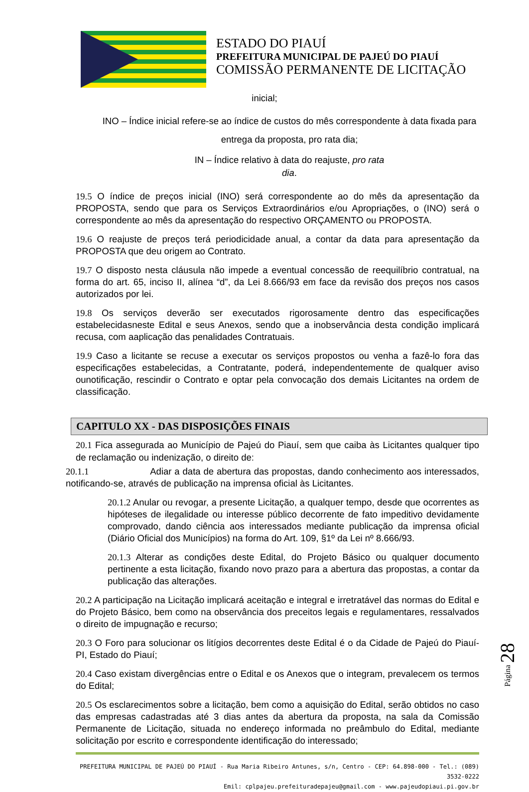ESTADO DO PIAUÍ
PREFEITURA MUNICIPAL DE PAJEÚ DO PIAUÍ
COMISSÃO PERMANENTE DE LICITAÇÃO
inicial;
INO – Índice inicial refere-se ao índice de custos do mês correspondente à data fixada para
entrega da proposta, pro rata dia;
IN – Índice relativo à data do reajuste, pro rata
dia.
19.5 O índice de preços inicial (INO) será correspondente ao do mês da apresentação da PROPOSTA, sendo que para os Serviços Extraordinários e/ou Apropriações, o (INO) será o correspondente ao mês da apresentação do respectivo ORÇAMENTO ou PROPOSTA.
19.6 O reajuste de preços terá periodicidade anual, a contar da data para apresentação da PROPOSTA que deu origem ao Contrato.
19.7 O disposto nesta cláusula não impede a eventual concessão de reequilíbrio contratual, na forma do art. 65, inciso II, alínea “d”, da Lei 8.666/93 em face da revisão dos preços nos casos autorizados por lei.
19.8 Os serviços deverão ser executados rigorosamente dentro das especificações estabelecidasneste Edital e seus Anexos, sendo que a inobservância desta condição implicará recusa, com aaplicação das penalidades Contratuais.
19.9 Caso a licitante se recuse a executar os serviços propostos ou venha a fazê-lo fora das especificações estabelecidas, a Contratante, poderá, independentemente de qualquer aviso ounotificação, rescindir o Contrato e optar pela convocação dos demais Licitantes na ordem de classificação.
CAPITULO XX - DAS DISPOSIÇÕES FINAIS
20.1 Fica assegurada ao Município de Pajeú do Piauí, sem que caiba às Licitantes qualquer tipo de reclamação ou indenização, o direito de:
20.1.1 Adiar a data de abertura das propostas, dando conhecimento aos interessados, notificando-se, através de publicação na imprensa oficial às Licitantes.
20.1.2 Anular ou revogar, a presente Licitação, a qualquer tempo, desde que ocorrentes as hipóteses de ilegalidade ou interesse público decorrente de fato impeditivo devidamente comprovado, dando ciência aos interessados mediante publicação da imprensa oficial (Diário Oficial dos Municípios) na forma do Art. 109, §1º da Lei nº 8.666/93.
20.1.3 Alterar as condições deste Edital, do Projeto Básico ou qualquer documento pertinente a esta licitação, fixando novo prazo para a abertura das propostas, a contar da publicação das alterações.
20.2 A participação na Licitação implicará aceitação e integral e irretratável das normas do Edital e do Projeto Básico, bem como na observância dos preceitos legais e regulamentares, ressalvados o direito de impugnação e recurso;
20.3 O Foro para solucionar os litígios decorrentes deste Edital é o da Cidade de Pajeú do Piauí-PI, Estado do Piauí;
20.4 Caso existam divergências entre o Edital e os Anexos que o integram, prevalecem os termos do Edital;
20.5 Os esclarecimentos sobre a licitação, bem como a aquisição do Edital, serão obtidos no caso das empresas cadastradas até 3 dias antes da abertura da proposta, na sala da Comissão Permanente de Licitação, situada no endereço informada no preâmbulo do Edital, mediante solicitação por escrito e correspondente identificação do interessado;
Página 28
PREFEITURA MUNICIPAL DE PAJEÚ DO PIAUÍ - Rua Maria Ribeiro Antunes, s/n, Centro - CEP: 64.898-000 - Tel.: (089) 3532-0222
Emil: cplpajeu.prefeituradepajeu@gmail.com - www.pajeudopiaui.pi.gov.br